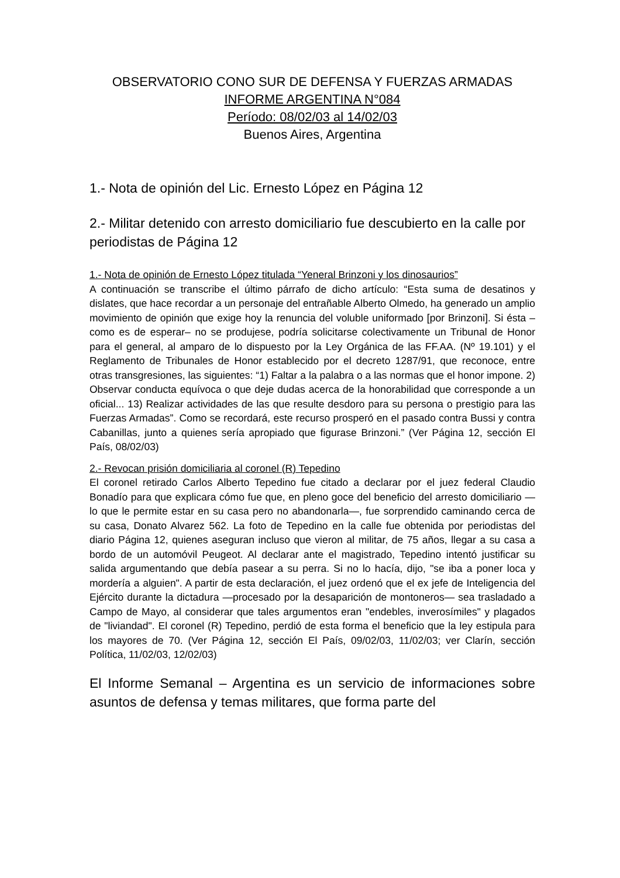OBSERVATORIO CONO SUR DE DEFENSA Y FUERZAS ARMADAS
INFORME ARGENTINA N°084
Período: 08/02/03 al 14/02/03
Buenos Aires, Argentina
1.- Nota de opinión del Lic. Ernesto López en Página 12
2.- Militar detenido con arresto domiciliario fue descubierto en la calle por periodistas de Página 12
1.- Nota de opinión de Ernesto López titulada “Yeneral Brinzoni y los dinosaurios”
A continuación se transcribe el último párrafo de dicho artículo: “Esta suma de desatinos y dislates, que hace recordar a un personaje del entrañable Alberto Olmedo, ha generado un amplio movimiento de opinión que exige hoy la renuncia del voluble uniformado [por Brinzoni]. Si ésta –como es de esperar– no se produjese, podría solicitarse colectivamente un Tribunal de Honor para el general, al amparo de lo dispuesto por la Ley Orgánica de las FF.AA. (Nº 19.101) y el Reglamento de Tribunales de Honor establecido por el decreto 1287/91, que reconoce, entre otras transgresiones, las siguientes: “1) Faltar a la palabra o a las normas que el honor impone. 2) Observar conducta equívoca o que deje dudas acerca de la honorabilidad que corresponde a un oficial... 13) Realizar actividades de las que resulte desdoro para su persona o prestigio para las Fuerzas Armadas”. Como se recordará, este recurso prosperó en el pasado contra Bussi y contra Cabanillas, junto a quienes sería apropiado que figurase Brinzoni.” (Ver Página 12, sección El País, 08/02/03)
2.- Revocan prisión domiciliaria al coronel (R) Tepedino
El coronel retirado Carlos Alberto Tepedino fue citado a declarar por el juez federal Claudio Bonadío para que explicara cómo fue que, en pleno goce del beneficio del arresto domiciliario —lo que le permite estar en su casa pero no abandonarla—, fue sorprendido caminando cerca de su casa, Donato Alvarez 562. La foto de Tepedino en la calle fue obtenida por periodistas del diario Página 12, quienes aseguran incluso que vieron al militar, de 75 años, llegar a su casa a bordo de un automóvil Peugeot. Al declarar ante el magistrado, Tepedino intentó justificar su salida argumentando que debía pasear a su perra. Si no lo hacía, dijo, "se iba a poner loca y mordería a alguien". A partir de esta declaración, el juez ordenó que el ex jefe de Inteligencia del Ejército durante la dictadura —procesado por la desaparición de montoneros— sea trasladado a Campo de Mayo, al considerar que tales argumentos eran "endebles, inverosímiles" y plagados de "liviandad". El coronel (R) Tepedino, perdió de esta forma el beneficio que la ley estipula para los mayores de 70. (Ver Página 12, sección El País, 09/02/03, 11/02/03; ver Clarín, sección Política, 11/02/03, 12/02/03)
El Informe Semanal – Argentina es un servicio de informaciones sobre asuntos de defensa y temas militares, que forma parte del